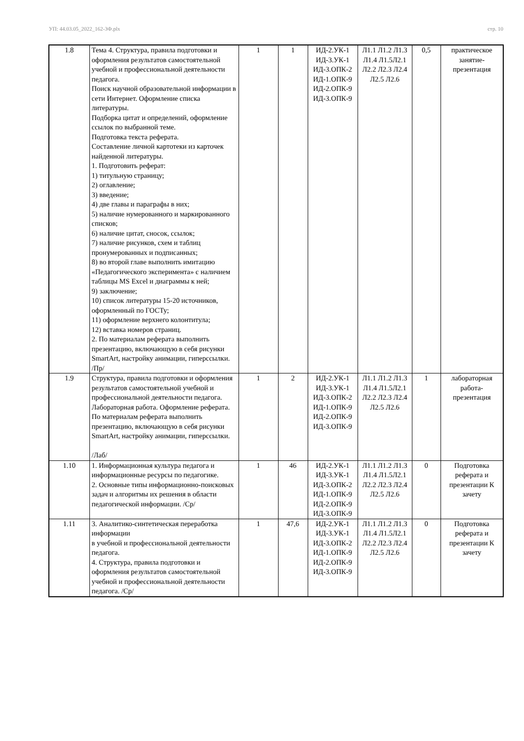УП: 44.03.05_2022_162-3Ф.plx стр. 10
| 1.8 | Тема 4. Структура, правила подготовки и оформления результатов самостоятельной учебной и профессиональной деятельности педагога. Поиск научной образовательной информации в сети Интернет. Оформление списка литературы. Подборка цитат и определений, оформление ссылок по выбранной теме. Подготовка текста реферата. Составление личной картотеки из карточек найденной литературы. 1. Подготовить реферат: 1) титульную страницу; 2) оглавление; 3) введение; 4) две главы и параграфы в них; 5) наличие нумерованного и маркированного списков; 6) наличие цитат, сносок, ссылок; 7) наличие рисунков, схем и таблиц пронумерованных и подписанных; 8) во второй главе выполнить имитацию «Педагогического эксперимента» с наличием таблицы MS Excel и диаграммы к ней; 9) заключение; 10) список литературы 15-20 источников, оформленный по ГОСТу; 11) оформление верхнего колонтитула; 12) вставка номеров страниц. 2. По материалам реферата выполнить презентацию, включающую в себя рисунки SmartArt, настройку анимации, гиперссылки. /Пр/ | 1 | 1 | ИД-2.УК-1 ИД-3.УК-1 ИД-3.ОПК-2 ИД-1.ОПК-9 ИД-2.ОПК-9 ИД-3.ОПК-9 | Л1.1 Л1.2 Л1.3 Л1.4 Л1.5Л2.1 Л2.2 Л2.3 Л2.4 Л2.5 Л2.6 | 0,5 | практическое занятие-презентация |
| 1.9 | Структура, правила подготовки и оформления результатов самостоятельной учебной и профессиональной деятельности педагога. Лабораторная работа. Оформление реферата. По материалам реферата выполнить презентацию, включающую в себя рисунки SmartArt, настройку анимации, гиперссылки. /Лаб/ | 1 | 2 | ИД-2.УК-1 ИД-3.УК-1 ИД-3.ОПК-2 ИД-1.ОПК-9 ИД-2.ОПК-9 ИД-3.ОПК-9 | Л1.1 Л1.2 Л1.3 Л1.4 Л1.5Л2.1 Л2.2 Л2.3 Л2.4 Л2.5 Л2.6 | 1 | лабораторная работа-презентация |
| 1.10 | 1. Информационная культура педагога и информационные ресурсы по педагогике. 2. Основные типы информационно-поисковых задач и алгоритмы их решения в области педагогической информации. /Ср/ | 1 | 46 | ИД-2.УК-1 ИД-3.УК-1 ИД-3.ОПК-2 ИД-1.ОПК-9 ИД-2.ОПК-9 ИД-3.ОПК-9 | Л1.1 Л1.2 Л1.3 Л1.4 Л1.5Л2.1 Л2.2 Л2.3 Л2.4 Л2.5 Л2.6 | 0 | Подготовка реферата и презентации К зачету |
| 1.11 | 3. Аналитико-синтетическая переработка информации в учебной и профессиональной деятельности педагога. 4. Структура, правила подготовки и оформления результатов самостоятельной учебной и профессиональной деятельности педагога. /Ср/ | 1 | 47,6 | ИД-2.УК-1 ИД-3.УК-1 ИД-3.ОПК-2 ИД-1.ОПК-9 ИД-2.ОПК-9 ИД-3.ОПК-9 | Л1.1 Л1.2 Л1.3 Л1.4 Л1.5Л2.1 Л2.2 Л2.3 Л2.4 Л2.5 Л2.6 | 0 | Подготовка реферата и презентации К зачету |